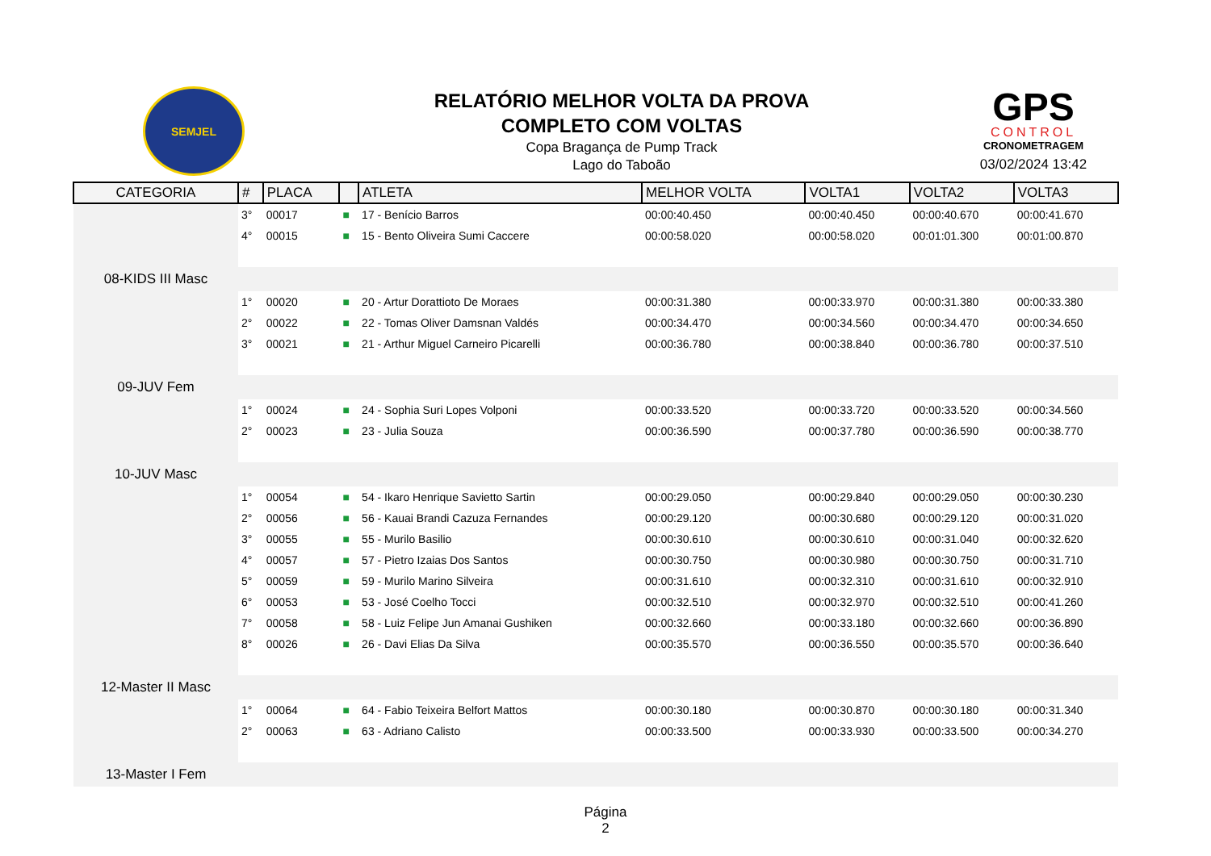SEMJEL
RELATÓRIO MELHOR VOLTA DA PROVA
COMPLETO COM VOLTAS
Copa Bragança de Pump Track
Lago do Taboão
GPS
CONTROL
CRONOMETRAGEM
03/02/2024 13:42
| CATEGORIA | # | PLACA | | ATLETA | MELHOR VOLTA | VOLTA1 | VOLTA2 | VOLTA3 |
| --- | --- | --- | --- | --- | --- | --- | --- | --- |
| | 3° | 00017 | ■ | 17 - Benício Barros | 00:00:40.450 | 00:00:40.450 | 00:00:40.670 | 00:00:41.670 |
| | 4° | 00015 | ■ | 15 - Bento Oliveira Sumi Caccere | 00:00:58.020 | 00:00:58.020 | 00:01:01.300 | 00:01:00.870 |
| 08-KIDS III Masc | | | | | | | | |
| | 1° | 00020 | ■ | 20 - Artur Dorattioto De Moraes | 00:00:31.380 | 00:00:33.970 | 00:00:31.380 | 00:00:33.380 |
| | 2° | 00022 | ■ | 22 - Tomas Oliver Damsnan Valdés | 00:00:34.470 | 00:00:34.560 | 00:00:34.470 | 00:00:34.650 |
| | 3° | 00021 | ■ | 21 - Arthur Miguel Carneiro Picarelli | 00:00:36.780 | 00:00:38.840 | 00:00:36.780 | 00:00:37.510 |
| 09-JUV Fem | | | | | | | | |
| | 1° | 00024 | ■ | 24 - Sophia Suri Lopes Volponi | 00:00:33.520 | 00:00:33.720 | 00:00:33.520 | 00:00:34.560 |
| | 2° | 00023 | ■ | 23 - Julia Souza | 00:00:36.590 | 00:00:37.780 | 00:00:36.590 | 00:00:38.770 |
| 10-JUV Masc | | | | | | | | |
| | 1° | 00054 | ■ | 54 - Ikaro Henrique Savietto Sartin | 00:00:29.050 | 00:00:29.840 | 00:00:29.050 | 00:00:30.230 |
| | 2° | 00056 | ■ | 56 - Kauai Brandi Cazuza Fernandes | 00:00:29.120 | 00:00:30.680 | 00:00:29.120 | 00:00:31.020 |
| | 3° | 00055 | ■ | 55 - Murilo Basilio | 00:00:30.610 | 00:00:30.610 | 00:00:31.040 | 00:00:32.620 |
| | 4° | 00057 | ■ | 57 - Pietro Izaias Dos Santos | 00:00:30.750 | 00:00:30.980 | 00:00:30.750 | 00:00:31.710 |
| | 5° | 00059 | ■ | 59 - Murilo Marino Silveira | 00:00:31.610 | 00:00:32.310 | 00:00:31.610 | 00:00:32.910 |
| | 6° | 00053 | ■ | 53 - José Coelho Tocci | 00:00:32.510 | 00:00:32.970 | 00:00:32.510 | 00:00:41.260 |
| | 7° | 00058 | ■ | 58 - Luiz Felipe Jun Amanai Gushiken | 00:00:32.660 | 00:00:33.180 | 00:00:32.660 | 00:00:36.890 |
| | 8° | 00026 | ■ | 26 - Davi Elias Da Silva | 00:00:35.570 | 00:00:36.550 | 00:00:35.570 | 00:00:36.640 |
| 12-Master II Masc | | | | | | | | |
| | 1° | 00064 | ■ | 64 - Fabio Teixeira Belfort Mattos | 00:00:30.180 | 00:00:30.870 | 00:00:30.180 | 00:00:31.340 |
| | 2° | 00063 | ■ | 63 - Adriano Calisto | 00:00:33.500 | 00:00:33.930 | 00:00:33.500 | 00:00:34.270 |
| 13-Master I Fem | | | | | | | | |
Página
2